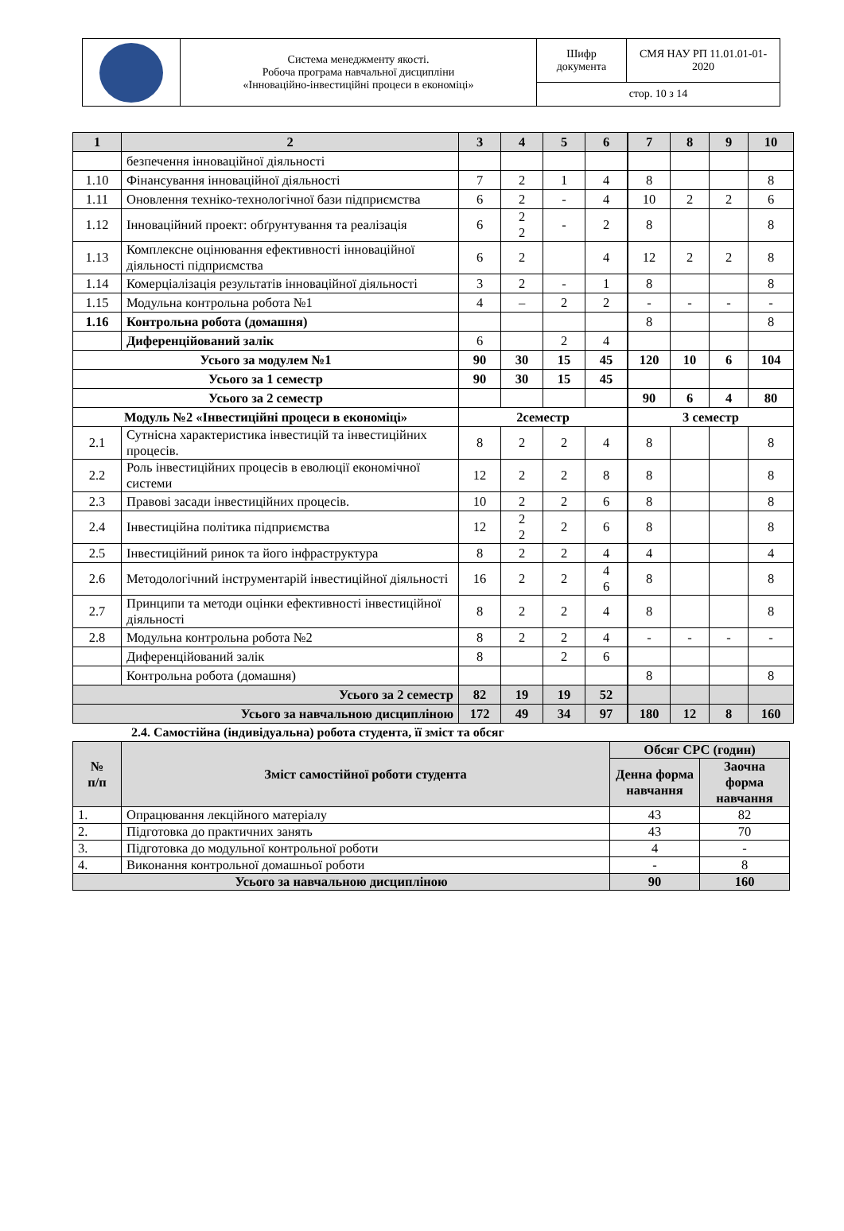| | Система менеджменту якості. Робоча програма навчальної дисципліни «Інноваційно-інвестиційні процеси в економіці» | Шифр документа | СМЯ НАУ РП 11.01.01-01-2020 |
| | | стор. 10 з 14 | |
| 1 | 2 | 3 | 4 | 5 | 6 | 7 | 8 | 9 | 10 |
| | безпечення інноваційної діяльності | | | | | | | | |
| 1.10 | Фінансування інноваційної діяльності | 7 | 2 | 1 | 4 | 8 | | | 8 |
| 1.11 | Оновлення техніко-технологічної бази підприємства | 6 | 2 | - | 4 | 10 | 2 | 2 | 6 |
| 1.12 | Інноваційний проект: обґрунтування та реалізація | 6 | 2 2 | - | 2 | 8 | | | 8 |
| 1.13 | Комплексне оцінювання ефективності інноваційної діяльності підприємства | 6 | 2 | | 4 | 12 | 2 | 2 | 8 |
| 1.14 | Комерціалізація результатів інноваційної діяльності | 3 | 2 | - | 1 | 8 | | | 8 |
| 1.15 | Модульна контрольна робота №1 | 4 | – | 2 | 2 | - | - | - | - |
| 1.16 | Контрольна робота (домашня) | | | | | 8 | | | 8 |
| | Диференційований залік | 6 | | 2 | 4 | | | | |
| Усього за модулем №1 | | 90 | 30 | 15 | 45 | 120 | 10 | 6 | 104 |
| Усього за 1 семестр | | 90 | 30 | 15 | 45 | | | | |
| Усього за 2 семестр | | | | | | 90 | 6 | 4 | 80 |
| Модуль №2 «Інвестиційні процеси в економіці» | | 2семестр | | | | 3 семестр | | | |
| 2.1 | Сутнісна характеристика інвестицій та інвестиційних процесів. | 8 | 2 | 2 | 4 | 8 | | | 8 |
| 2.2 | Роль інвестиційних процесів в еволюції економічної системи | 12 | 2 | 2 | 8 | 8 | | | 8 |
| 2.3 | Правові засади інвестиційних процесів. | 10 | 2 | 2 | 6 | 8 | | | 8 |
| 2.4 | Інвестиційна політика підприємства | 12 | 2 2 | 2 | 6 | 8 | | | 8 |
| 2.5 | Інвестиційний ринок та його інфраструктура | 8 | 2 | 2 | 4 | 4 | | | 4 |
| 2.6 | Методологічний інструментарій інвестиційної діяльності | 16 | 2 | 2 | 4 6 | 8 | | | 8 |
| 2.7 | Принципи та методи оцінки ефективності інвестиційної діяльності | 8 | 2 | 2 | 4 | 8 | | | 8 |
| 2.8 | Модульна контрольна робота №2 | 8 | 2 | 2 | 4 | - | - | - | - |
| | Диференційований залік | 8 | | 2 | 6 | | | | |
| | Контрольна робота (домашня) | | | | | 8 | | | 8 |
| Усього за 2 семестр | | 82 | 19 | 19 | 52 | | | | |
| Усього за навчальною дисципліною | | 172 | 49 | 34 | 97 | 180 | 12 | 8 | 160 |
2.4. Самостійна (індивідуальна) робота студента, її зміст та обсяг
| № п/п | Зміст самостійної роботи студента | Обсяг СРС (годин) | |
| --- | --- | --- | --- |
| | | Денна форма навчання | Заочна форма навчання |
| 1. | Опрацювання лекційного матеріалу | 43 | 82 |
| 2. | Підготовка до практичних занять | 43 | 70 |
| 3. | Підготовка до модульної контрольної роботи | 4 | - |
| 4. | Виконання контрольної домашньої роботи | - | 8 |
| Усього за навчальною дисципліною | | 90 | 160 |